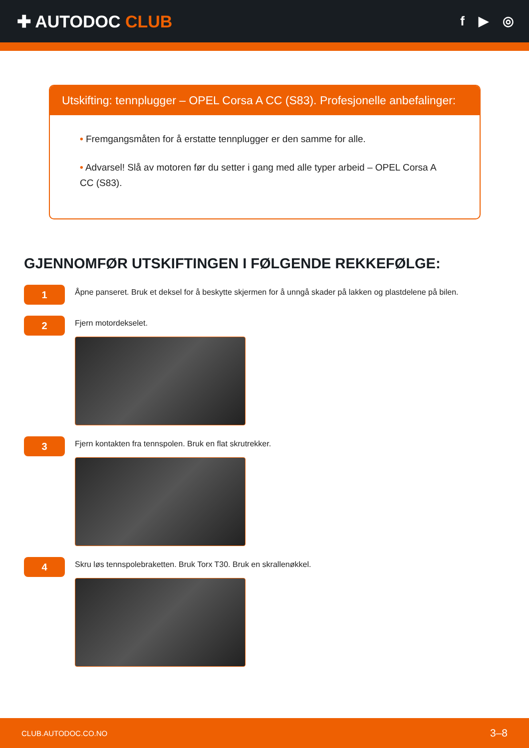✚ AUTODOC CLUB
f ▶ ◎
Utskifting: tennplugger – OPEL Corsa A CC (S83). Profesjonelle anbefalinger:
• Fremgangsmåten for å erstatte tennplugger er den samme for alle.
• Advarsel! Slå av motoren før du setter i gang med alle typer arbeid – OPEL Corsa A CC (S83).
GJENNOMFØR UTSKIFTINGEN I FØLGENDE REKKEFØLGE:
1
Åpne panseret. Bruk et deksel for å beskytte skjermen for å unngå skader på lakken og plastdelene på bilen.
2
Fjern motordekselet.
3
Fjern kontakten fra tennspolen. Bruk en flat skrutrekker.
4
Skru løs tennspolebraketten. Bruk Torx T30. Bruk en skrallenøkkel.
CLUB.AUTODOC.CO.NO 3–8